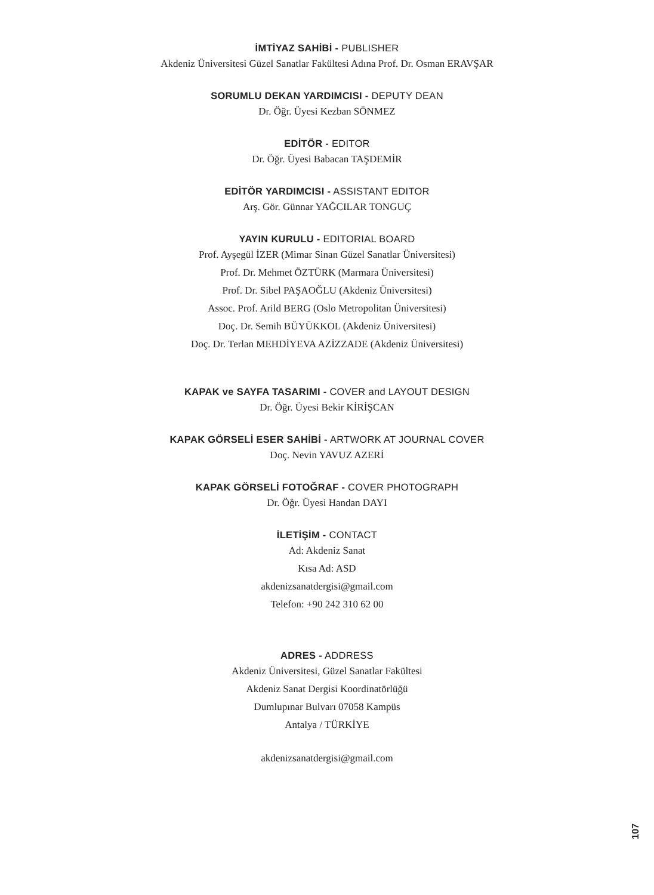İMTİYAZ SAHİBİ - PUBLISHER
Akdeniz Üniversitesi Güzel Sanatlar Fakültesi Adına Prof. Dr. Osman ERAVŞAR
SORUMLU DEKAN YARDIMCISI - DEPUTY DEAN
Dr. Öğr. Üyesi Kezban SÖNMEZ
EDİTÖR - EDITOR
Dr. Öğr. Üyesi Babacan TAŞDEMİR
EDİTÖR YARDIMCISI - ASSISTANT EDITOR
Arş. Gör. Günnar YAĞCILAR TONGUÇ
YAYIN KURULU - EDITORIAL BOARD
Prof. Ayşegül İZER (Mimar Sinan Güzel Sanatlar Üniversitesi)
Prof. Dr. Mehmet ÖZTÜRK (Marmara Üniversitesi)
Prof. Dr. Sibel PAŞAOĞLU (Akdeniz Üniversitesi)
Assoc. Prof. Arild BERG (Oslo Metropolitan Üniversitesi)
Doç. Dr. Semih BÜYÜKKOL (Akdeniz Üniversitesi)
Doç. Dr. Terlan MEHDİYEVA AZİZZADE (Akdeniz Üniversitesi)
KAPAK ve SAYFA TASARIMI - COVER and LAYOUT DESIGN
Dr. Öğr. Üyesi Bekir KİRİŞCAN
KAPAK GÖRSELİ ESER SAHİBİ - ARTWORK AT JOURNAL COVER
Doç. Nevin YAVUZ AZERİ
KAPAK GÖRSELİ FOTOĞRAF - COVER PHOTOGRAPH
Dr. Öğr. Üyesi Handan DAYI
İLETİŞİM - CONTACT
Ad: Akdeniz Sanat
Kısa Ad: ASD
akdenizsanatdergisi@gmail.com
Telefon: +90 242 310 62 00
ADRES - ADDRESS
Akdeniz Üniversitesi, Güzel Sanatlar Fakültesi
Akdeniz Sanat Dergisi Koordinatörlüğü
Dumlupınar Bulvarı 07058 Kampüs
Antalya / TÜRKİYE
akdenizsanatdergisi@gmail.com
107